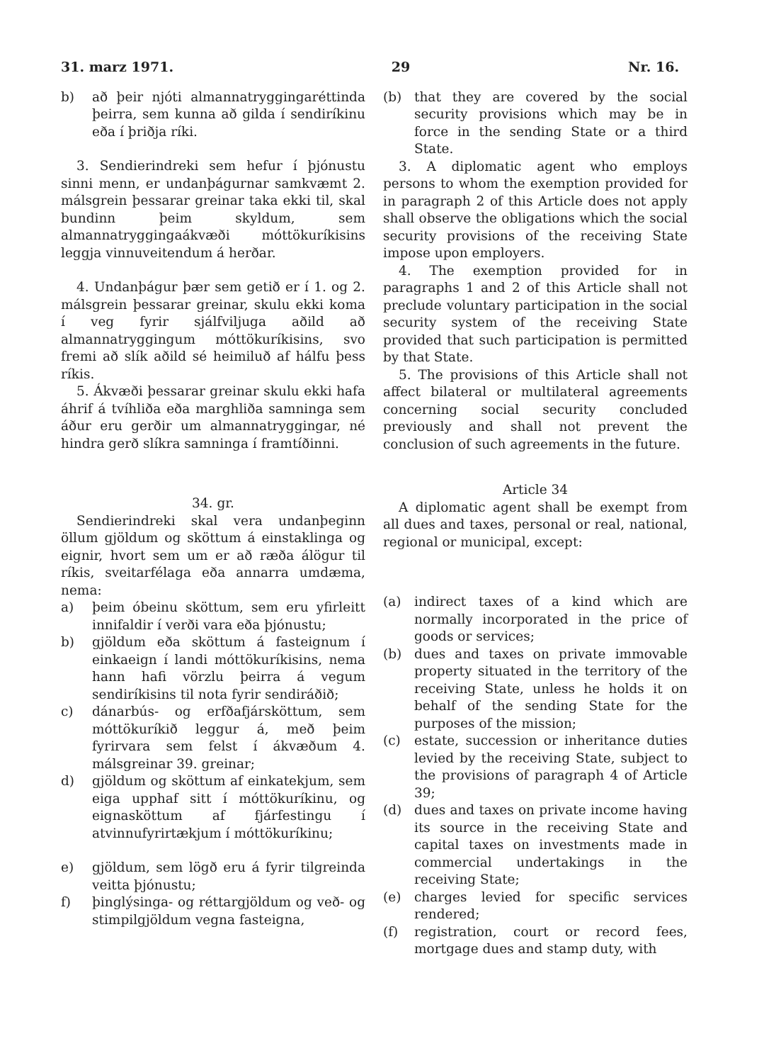31. marz 1971. 29 Nr. 16.
b) að þeir njóti almannatryggingaréttinda þeirra, sem kunna að gilda í sendiríkinu eða í þriðja ríki.
3. Sendierindreki sem hefur í þjónustu sinni menn, er undanþágurnar samkvæmt 2. málsgrein þessarar greinar taka ekki til, skal bundinn þeim skyldum, sem almannatryggingaákvæði móttökuríkisins leggja vinnuveitendum á herðar.
4. Undanþágur þær sem getið er í 1. og 2. málsgrein þessarar greinar, skulu ekki koma í veg fyrir sjálfviljuga aðild að almannatryggingum móttökuríkisins, svo fremi að slík aðild sé heimiluð af hálfu þess ríkis.
5. Ákvæði þessarar greinar skulu ekki hafa áhrif á tvíhliða eða marghliða samninga sem áður eru gerðir um almannatryggingar, né hindra gerð slíkra samninga í framtíðinni.
34. gr.
Sendierindreki skal vera undanþeginn öllum gjöldum og sköttum á einstaklinga og eignir, hvort sem um er að ræða álögur til ríkis, sveitarfélaga eða annarra umdæma, nema:
a) þeim óbeinu sköttum, sem eru yfirleitt innifaldir í verði vara eða þjónustu;
b) gjöldum eða sköttum á fasteignum í einkaeign í landi móttökuríkisins, nema hann hafi vörzlu þeirra á vegum sendiríkisins til nota fyrir sendiráðið;
c) dánarbús- og erfðafjársköttum, sem móttökuríkið leggur á, með þeim fyrirvara sem felst í ákvæðum 4. málsgreinar 39. greinar;
d) gjöldum og sköttum af einkatekjum, sem eiga upphaf sitt í móttökuríkinu, og eignasköttum af fjárfestingu í atvinnufyrirtækjum í móttökuríkinu;
e) gjöldum, sem lögð eru á fyrir tilgreinda veitta þjónustu;
f) þinglýsinga- og réttargjöldum og veð- og stimpilgjöldum vegna fasteigna,
(b) that they are covered by the social security provisions which may be in force in the sending State or a third State.
3. A diplomatic agent who employs persons to whom the exemption provided for in paragraph 2 of this Article does not apply shall observe the obligations which the social security provisions of the receiving State impose upon employers.
4. The exemption provided for in paragraphs 1 and 2 of this Article shall not preclude voluntary participation in the social security system of the receiving State provided that such participation is permitted by that State.
5. The provisions of this Article shall not affect bilateral or multilateral agreements concerning social security concluded previously and shall not prevent the conclusion of such agreements in the future.
Article 34
A diplomatic agent shall be exempt from all dues and taxes, personal or real, national, regional or municipal, except:
(a) indirect taxes of a kind which are normally incorporated in the price of goods or services;
(b) dues and taxes on private immovable property situated in the territory of the receiving State, unless he holds it on behalf of the sending State for the purposes of the mission;
(c) estate, succession or inheritance duties levied by the receiving State, subject to the provisions of paragraph 4 of Article 39;
(d) dues and taxes on private income having its source in the receiving State and capital taxes on investments made in commercial undertakings in the receiving State;
(e) charges levied for specific services rendered;
(f) registration, court or record fees, mortgage dues and stamp duty, with